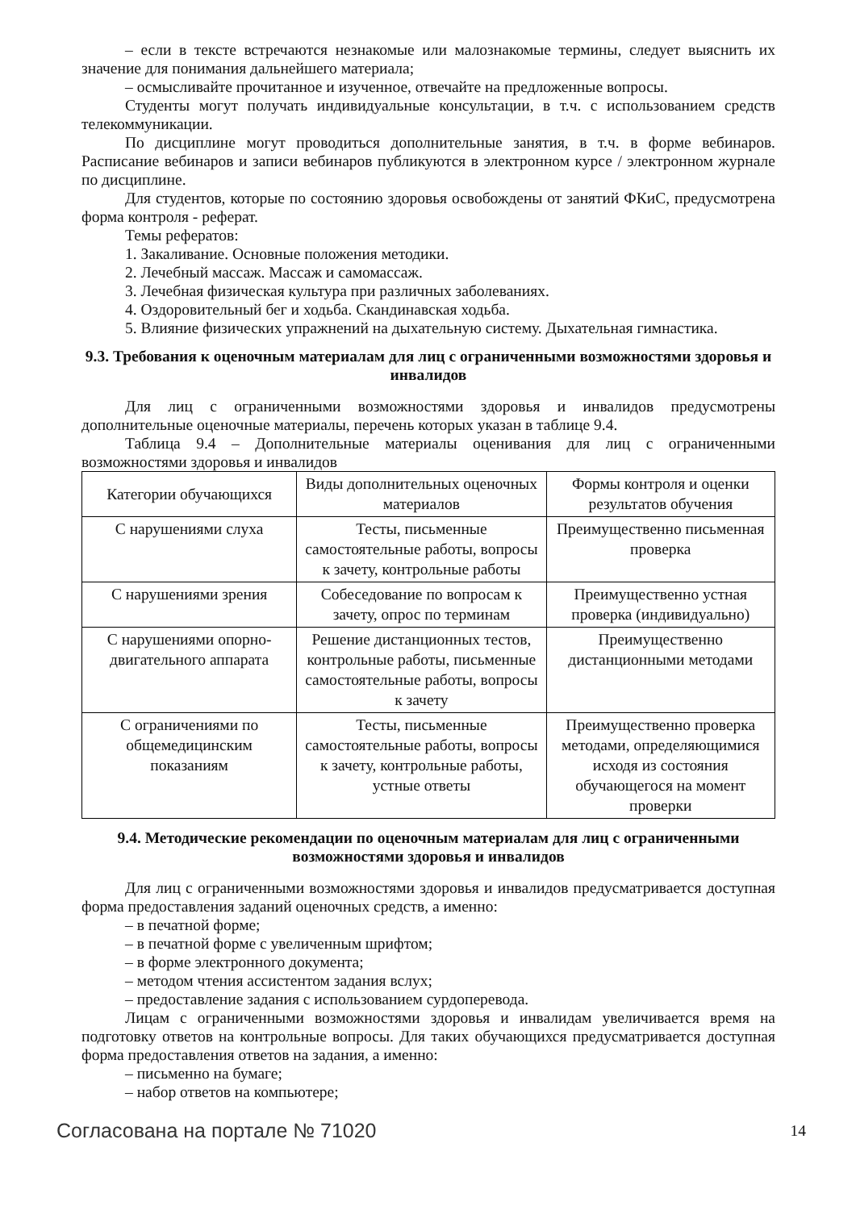– если в тексте встречаются незнакомые или малознакомые термины, следует выяснить их значение для понимания дальнейшего материала;
– осмысливайте прочитанное и изученное, отвечайте на предложенные вопросы.
Студенты могут получать индивидуальные консультации, в т.ч. с использованием средств телекоммуникации.
По дисциплине могут проводиться дополнительные занятия, в т.ч. в форме вебинаров. Расписание вебинаров и записи вебинаров публикуются в электронном курсе / электронном журнале по дисциплине.
Для студентов, которые по состоянию здоровья освобождены от занятий ФКиС, предусмотрена форма контроля - реферат.
Темы рефератов:
1. Закаливание. Основные положения методики.
2. Лечебный массаж. Массаж и самомассаж.
3. Лечебная физическая культура при различных заболеваниях.
4. Оздоровительный бег и ходьба. Скандинавская ходьба.
5. Влияние физических упражнений на дыхательную систему. Дыхательная гимнастика.
9.3. Требования к оценочным материалам для лиц с ограниченными возможностями здоровья и инвалидов
Для лиц с ограниченными возможностями здоровья и инвалидов предусмотрены дополнительные оценочные материалы, перечень которых указан в таблице 9.4.
Таблица 9.4 – Дополнительные материалы оценивания для лиц с ограниченными возможностями здоровья и инвалидов
| Категории обучающихся | Виды дополнительных оценочных материалов | Формы контроля и оценки результатов обучения |
| С нарушениями слуха | Тесты, письменные самостоятельные работы, вопросы к зачету, контрольные работы | Преимущественно письменная проверка |
| С нарушениями зрения | Собеседование по вопросам к зачету, опрос по терминам | Преимущественно устная проверка (индивидуально) |
| С нарушениями опорно-двигательного аппарата | Решение дистанционных тестов, контрольные работы, письменные самостоятельные работы, вопросы к зачету | Преимущественно дистанционными методами |
| С ограничениями по общемедицинским показаниям | Тесты, письменные самостоятельные работы, вопросы к зачету, контрольные работы, устные ответы | Преимущественно проверка методами, определяющимися исходя из состояния обучающегося на момент проверки |
9.4. Методические рекомендации по оценочным материалам для лиц с ограниченными возможностями здоровья и инвалидов
Для лиц с ограниченными возможностями здоровья и инвалидов предусматривается доступная форма предоставления заданий оценочных средств, а именно:
– в печатной форме;
– в печатной форме с увеличенным шрифтом;
– в форме электронного документа;
– методом чтения ассистентом задания вслух;
– предоставление задания с использованием сурдоперевода.
Лицам с ограниченными возможностями здоровья и инвалидам увеличивается время на подготовку ответов на контрольные вопросы. Для таких обучающихся предусматривается доступная форма предоставления ответов на задания, а именно:
– письменно на бумаге;
– набор ответов на компьютере;
Согласована на портале № 71020 14